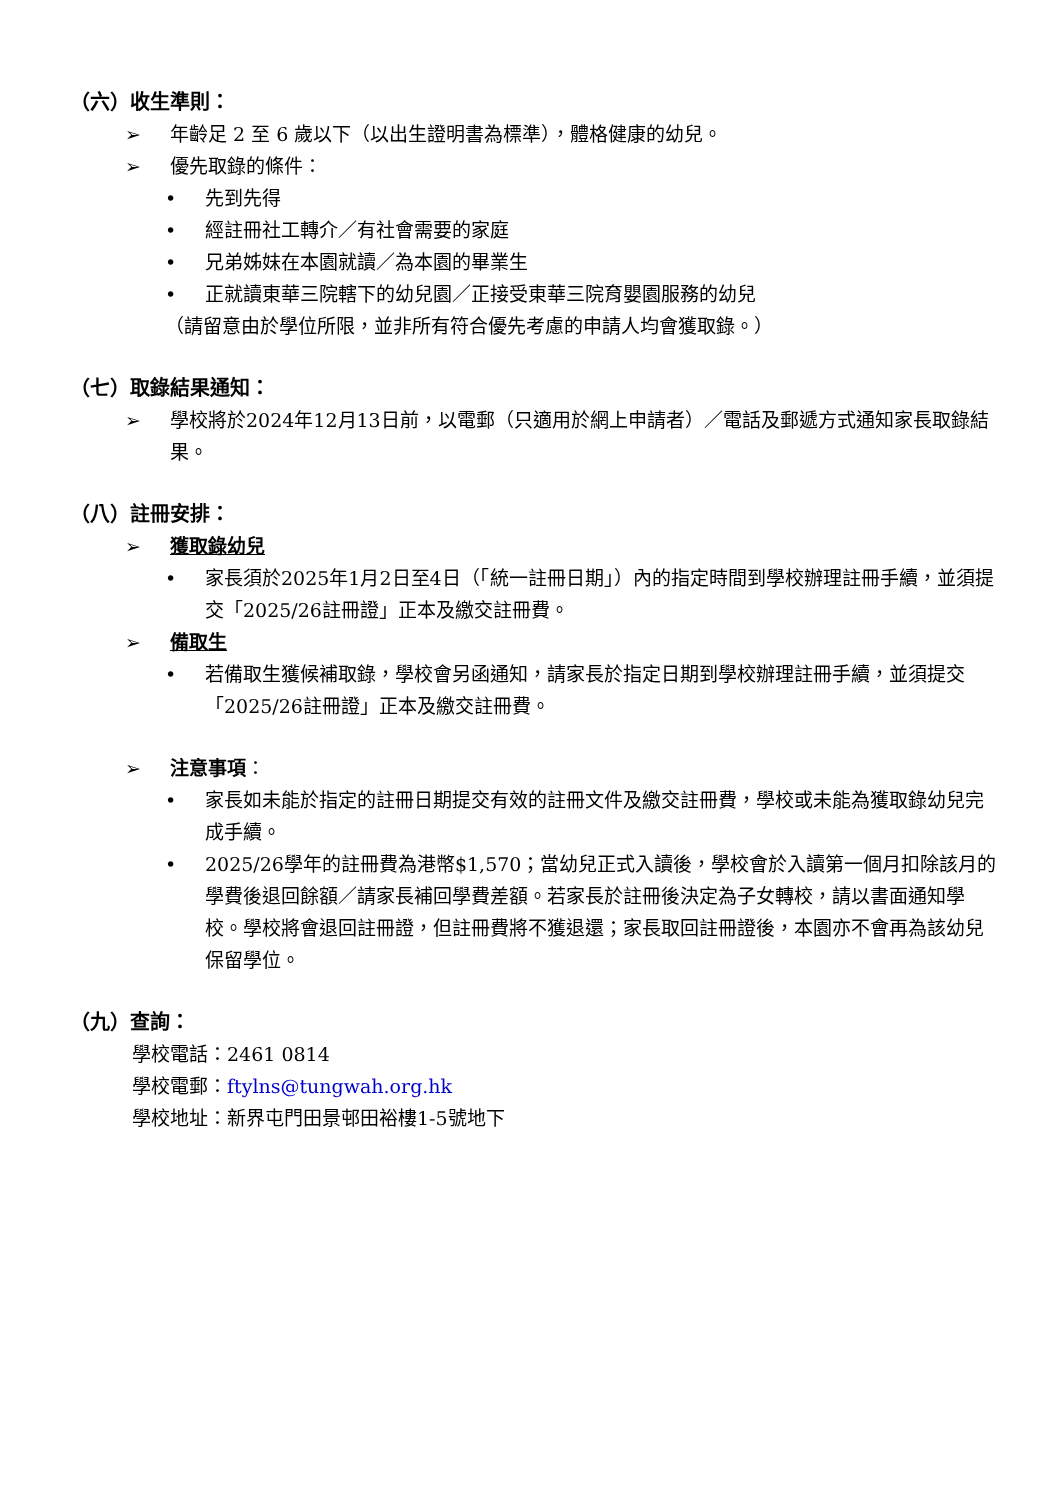（六）收生準則：
➢ 年齡足 2 至 6 歲以下（以出生證明書為標準），體格健康的幼兒。
➢ 優先取錄的條件：
• 先到先得
• 經註冊社工轉介／有社會需要的家庭
• 兄弟姊妹在本園就讀／為本園的畢業生
• 正就讀東華三院轄下的幼兒園／正接受東華三院育嬰園服務的幼兒
（請留意由於學位所限，並非所有符合優先考慮的申請人均會獲取錄。）
（七）取錄結果通知：
➢ 學校將於2024年12月13日前，以電郵（只適用於網上申請者）／電話及郵遞方式通知家長取錄結果。
（八）註冊安排：
➢ 獲取錄幼兒
• 家長須於2025年1月2日至4日（「統一註冊日期」）內的指定時間到學校辦理註冊手續，並須提交「2025/26註冊證」正本及繳交註冊費。
➢ 備取生
• 若備取生獲候補取錄，學校會另函通知，請家長於指定日期到學校辦理註冊手續，並須提交「2025/26註冊證」正本及繳交註冊費。
➢ 注意事項：
• 家長如未能於指定的註冊日期提交有效的註冊文件及繳交註冊費，學校或未能為獲取錄幼兒完成手續。
• 2025/26學年的註冊費為港幣$1,570；當幼兒正式入讀後，學校會於入讀第一個月扣除該月的學費後退回餘額／請家長補回學費差額。若家長於註冊後決定為子女轉校，請以書面通知學校。學校將會退回註冊證，但註冊費將不獲退還；家長取回註冊證後，本園亦不會再為該幼兒保留學位。
（九）查詢：
學校電話：2461 0814
學校電郵：ftylns@tungwah.org.hk
學校地址：新界屯門田景邨田裕樓1-5號地下